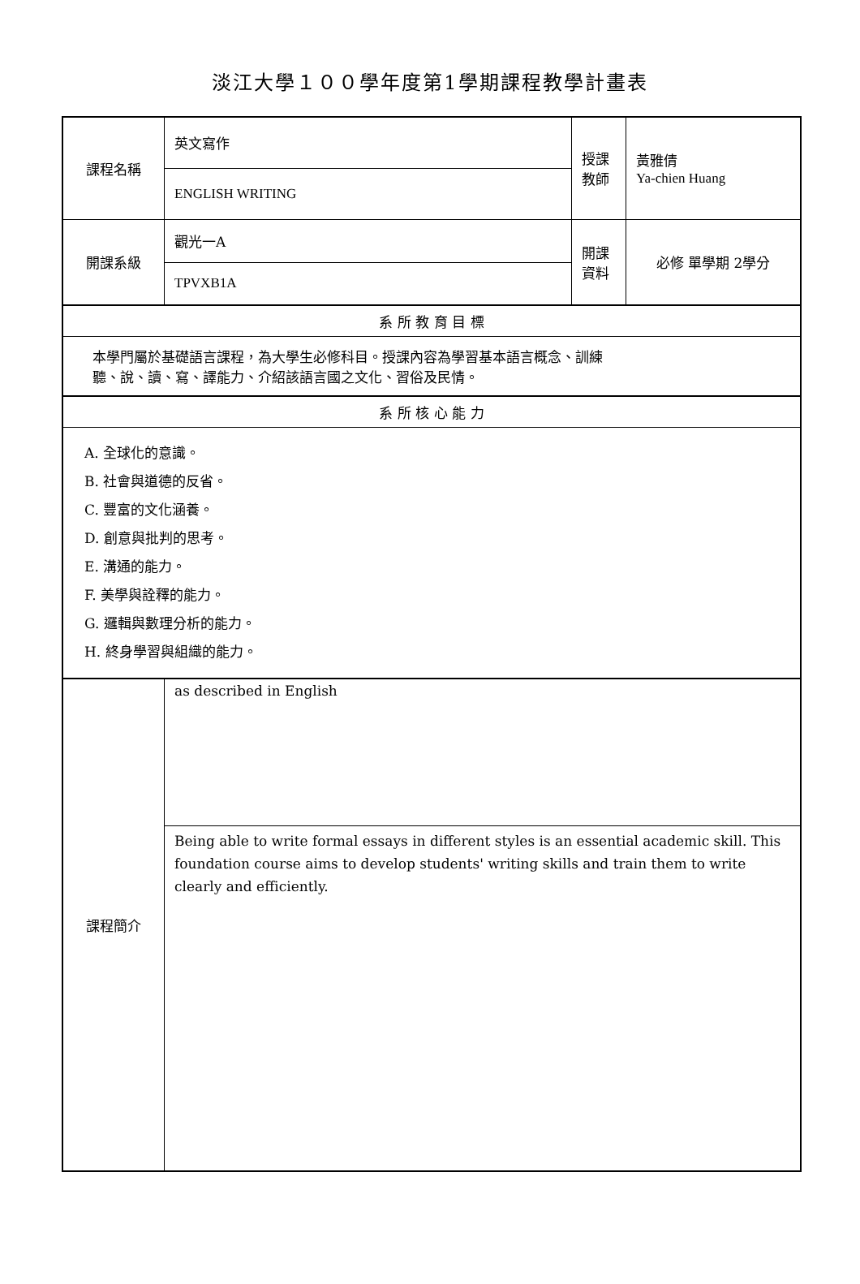淡江大學１００學年度第1學期課程教學計畫表
| 課程名稱 | 英文寫作 | 授課 教師 | 黃雅倩 Ya-chien Huang |
| | ENGLISH WRITING | | |
| 開課系級 | 觀光一A | 開課 資料 | 必修 單學期 2學分 |
| | TPVXB1A | | |
| 系 所 教 育 目 標 | | | |
| 本學門屬於基礎語言課程，為大學生必修科目。授課內容為學習基本語言概念、訓練 聽、說、讀、寫、譯能力、介紹該語言國之文化、習俗及民情。 | | | |
| 系 所 核 心 能 力 | | | |
| A. 全球化的意識。 B. 社會與道德的反省。 C. 豐富的文化涵養。 D. 創意與批判的思考。 E. 溝通的能力。 F. 美學與詮釋的能力。 G. 邏輯與數理分析的能力。 H. 終身學習與組織的能力。 | | | |
| 課程簡介 | as described in English | | |
| | Being able to write formal essays in different styles is an essential academic skill. This foundation course aims to develop students' writing skills and train them to write clearly and efficiently. | | |